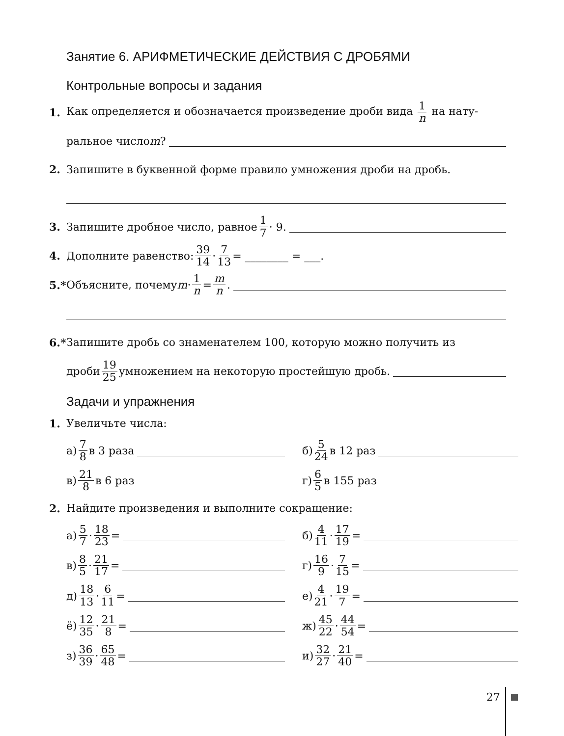Занятие 6. АРИФМЕТИЧЕСКИЕ ДЕЙСТВИЯ С ДРОБЯМИ
Контрольные вопросы и задания
1. Как определяется и обозначается произведение дроби вида 1 n на нату-
ральное число m?
2. Запишите в буквенной форме правило умножения дроби на дробь.
3. Запишите дробное число, равное 1 7 · 9.
4. Дополните равенство: 39 14 · 7 13 = ________ = ___.
5.* Объясните, почему m · 1 n = m n.
6.* Запишите дробь со знаменателем 100, которую можно получить из
дроби 19 25 умножением на некоторую простейшую дробь.
Задачи и упражнения
1. Увеличьте числа:
а) 7 8 в 3 раза
б) 5 24 в 12 раз
в) 21 8 в 6 раз
г) 6 5 в 155 раз
2. Найдите произведения и выполните сокращение:
а) 5 7 · 18 23 =
б) 4 11 · 17 19 =
в) 8 5 · 21 17 =
г) 16 9 · 7 15 =
д) 18 13 · 6 11 =
е) 4 21 · 19 7 =
ё) 12 35 · 21 8 =
ж) 45 22 · 44 54 =
з) 36 39 · 65 48 =
и) 32 27 · 21 40 =
27